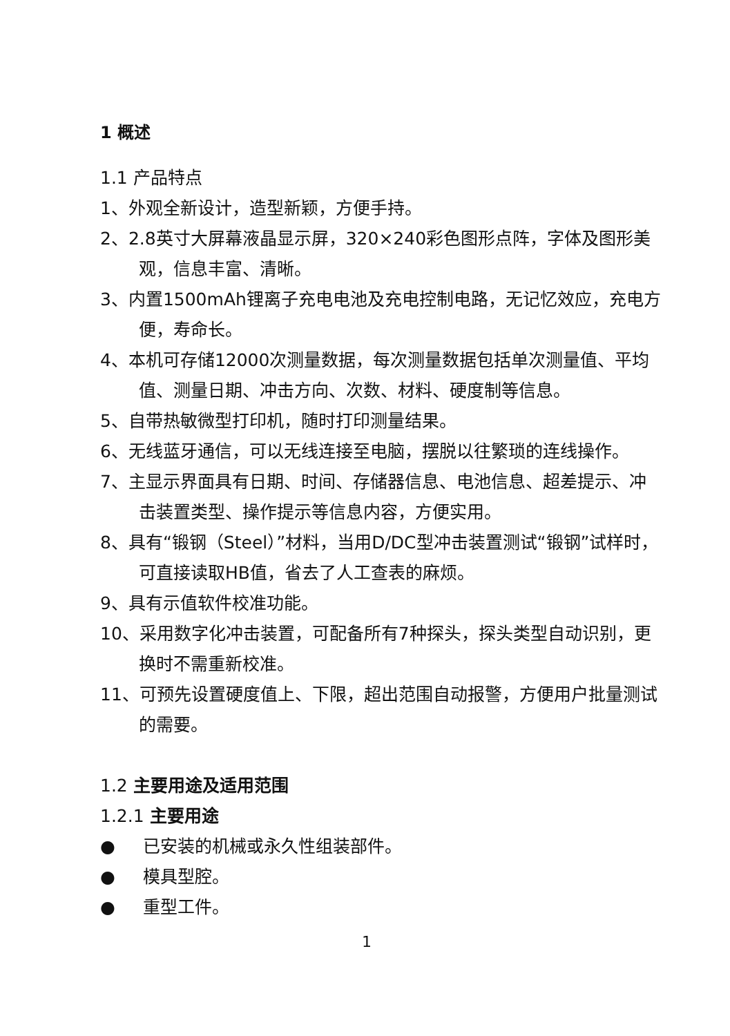1 概述
1.1 产品特点
1、外观全新设计，造型新颖，方便手持。
2、2.8英寸大屏幕液晶显示屏，320×240彩色图形点阵，字体及图形美观，信息丰富、清晰。
3、内置1500mAh锂离子充电电池及充电控制电路，无记忆效应，充电方便，寿命长。
4、本机可存储12000次测量数据，每次测量数据包括单次测量值、平均值、测量日期、冲击方向、次数、材料、硬度制等信息。
5、自带热敏微型打印机，随时打印测量结果。
6、无线蓝牙通信，可以无线连接至电脑，摆脱以往繁琐的连线操作。
7、主显示界面具有日期、时间、存储器信息、电池信息、超差提示、冲击装置类型、操作提示等信息内容，方便实用。
8、具有“锻钢（Steel）”材料，当用D/DC型冲击装置测试“锻钢”试样时，可直接读取HB值，省去了人工查表的麻烦。
9、具有示值软件校准功能。
10、采用数字化冲击装置，可配备所有7种探头，探头类型自动识别，更换时不需重新校准。
11、可预先设置硬度值上、下限，超出范围自动报警，方便用户批量测试的需要。
1.2 主要用途及适用范围
1.2.1 主要用途
● 已安装的机械或永久性组装部件。
● 模具型腔。
● 重型工件。
1